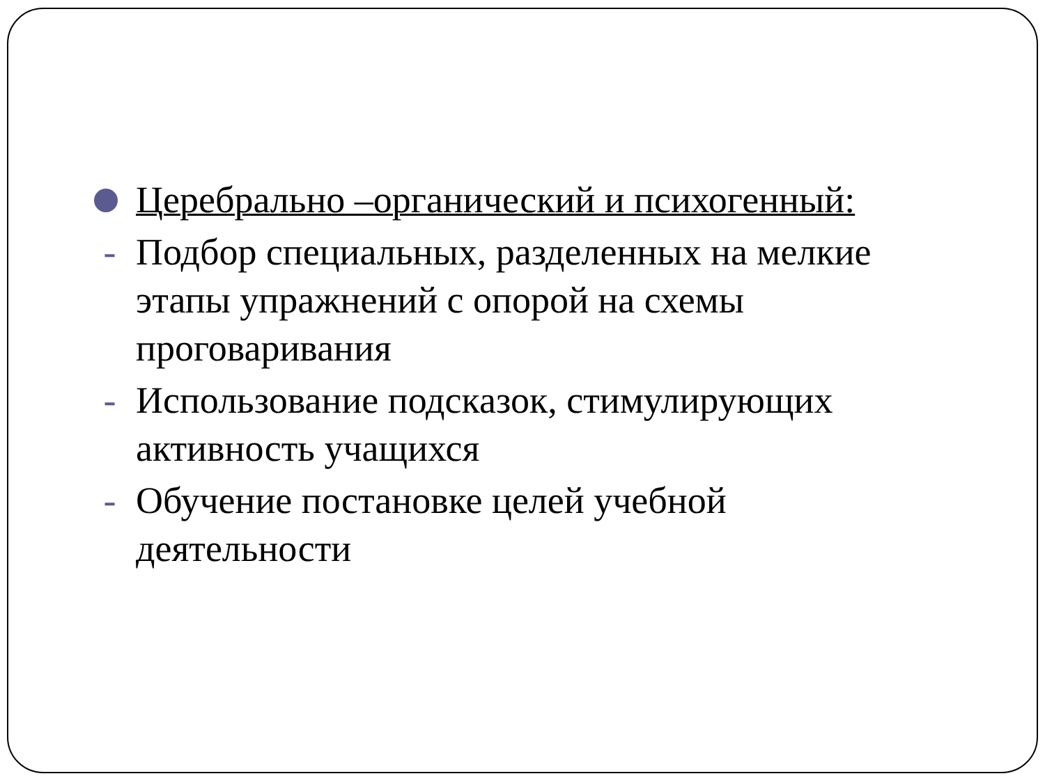Церебрально –органический и психогенный:
- Подбор специальных, разделенных на мелкие этапы упражнений с опорой на схемы проговаривания
- Использование подсказок, стимулирующих активность учащихся
- Обучение постановке целей учебной деятельности